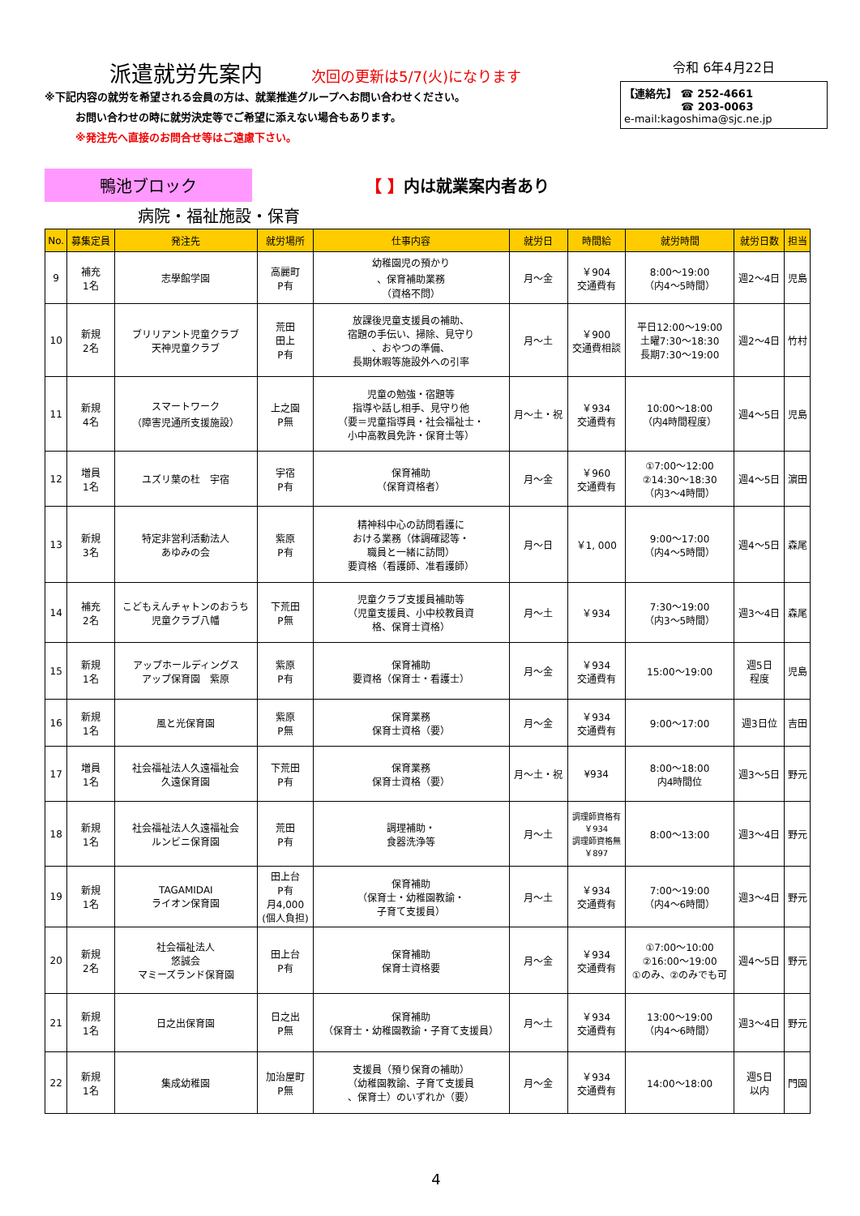派遣就労先案内 次回の更新は5/7(火)になります
※下記内容の就労を希望される会員の方は、就業推進グループへお問い合わせください。
お問い合わせの時に就労決定等でご希望に添えない場合もあります。
※発注先へ直接のお問合せ等はご遠慮下さい。
令和 6年4月22日
【連絡先】 ☎ 252-4661
☎ 203-0063
e-mail:kagoshima@sjc.ne.jp
鴨池ブロック
【 】内は就業案内者あり
病院・福祉施設・保育
| No. | 募集定員 | 発注先 | 就労場所 | 仕事内容 | 就労日 | 時間給 | 就労時間 | 就労日数 | 担当 |
| --- | --- | --- | --- | --- | --- | --- | --- | --- | --- |
| 9 | 補充 1名 | 志學館学園 | 高麗町 P有 | 幼稚園児の預かり 、保育補助業務 （資格不問） | 月～金 | ￥904 交通費有 | 8:00～19:00 （内4～5時間） | 週2～4日 | 児島 |
| 10 | 新規 2名 | ブリリアント児童クラブ 天神児童クラブ | 荒田 田上 P有 | 放課後児童支援員の補助、 宿題の手伝い、掃除、見守り 、おやつの準備、 長期休暇等施設外への引率 | 月～土 | ￥900 交通費相談 | 平日12:00～19:00 土曜7:30～18:30 長期7:30～19:00 | 週2～4日 | 竹村 |
| 11 | 新規 4名 | スマートワーク （障害児通所支援施設） | 上之園 P無 | 児童の勉強・宿題等 指導や話し相手、見守り他 （要＝児童指導員・社会福祉士・ 小中高教員免許・保育士等） | 月～土・祝 | ￥934 交通費有 | 10:00～18:00 （内4時間程度） | 週4～5日 | 児島 |
| 12 | 増員 1名 | ユズリ葉の杜 宇宿 | 宇宿 P有 | 保育補助 （保育資格者） | 月～金 | ￥960 交通費有 | ①7:00～12:00 ②14:30～18:30 （内3～4時間） | 週4～5日 | 濵田 |
| 13 | 新規 3名 | 特定非営利活動法人 あゆみの会 | 紫原 P有 | 精神科中心の訪問看護に おける業務（体調確認等・ 職員と一緒に訪問） 要資格（看護師、准看護師） | 月～日 | ￥1, 000 | 9:00～17:00 （内4～5時間） | 週4～5日 | 森尾 |
| 14 | 補充 2名 | こどもえんチャトンのおうち 児童クラブ八幡 | 下荒田 P無 | 児童クラブ支援員補助等 （児童支援員、小中校教員資 格、保育士資格） | 月～土 | ￥934 | 7:30～19:00 （内3～5時間） | 週3～4日 | 森尾 |
| 15 | 新規 1名 | アップホールディングス アップ保育園 紫原 | 紫原 P有 | 保育補助 要資格（保育士・看護士） | 月～金 | ￥934 交通費有 | 15:00～19:00 | 週5日 程度 | 児島 |
| 16 | 新規 1名 | 風と光保育園 | 紫原 P無 | 保育業務 保育士資格（要） | 月～金 | ￥934 交通費有 | 9:00～17:00 | 週3日位 | 吉田 |
| 17 | 増員 1名 | 社会福祉法人久遠福祉会 久遠保育園 | 下荒田 P有 | 保育業務 保育士資格（要） | 月～土・祝 | ¥934 | 8:00～18:00 内4時間位 | 週3～5日 | 野元 |
| 18 | 新規 1名 | 社会福祉法人久遠福祉会 ルンビニ保育園 | 荒田 P有 | 調理補助・ 食器洗浄等 | 月～土 | 調理師資格有 ￥934 調理師資格無 ￥897 | 8:00～13:00 | 週3～4日 | 野元 |
| 19 | 新規 1名 | TAGAMIDAI ライオン保育園 | 田上台 P有 月4,000 (個人負担) | 保育補助 （保育士・幼稚園教諭・ 子育て支援員） | 月～土 | ￥934 交通費有 | 7:00～19:00 （内4～6時間） | 週3～4日 | 野元 |
| 20 | 新規 2名 | 社会福祉法人 悠誠会 マミーズランド保育園 | 田上台 P有 | 保育補助 保育士資格要 | 月～金 | ￥934 交通費有 | ①7:00～10:00 ②16:00～19:00 ①のみ、②のみでも可 | 週4～5日 | 野元 |
| 21 | 新規 1名 | 日之出保育園 | 日之出 P無 | 保育補助 （保育士・幼稚園教諭・子育て支援員） | 月～土 | ￥934 交通費有 | 13:00～19:00 （内4～6時間） | 週3～4日 | 野元 |
| 22 | 新規 1名 | 集成幼稚園 | 加治屋町 P無 | 支援員（預り保育の補助） （幼稚園教諭、子育て支援員 、保育士）のいずれか（要） | 月～金 | ￥934 交通費有 | 14:00～18:00 | 週5日 以内 | 門園 |
4